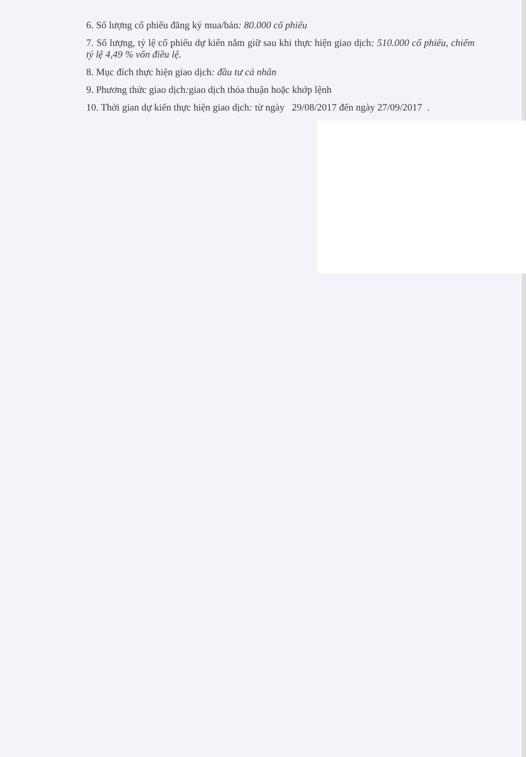6. Số lượng cổ phiếu đăng ký mua/bán: 80.000 cổ phiếu
7. Số lượng, tỷ lệ cổ phiếu dự kiến nắm giữ sau khi thực hiện giao dịch: 510.000 cổ phiếu, chiếm tỷ lệ 4,49 % vốn điều lệ.
8. Mục đích thực hiện giao dịch: đầu tư cá nhân
9. Phương thức giao dịch: giao dịch thỏa thuận hoặc khớp lệnh
10. Thời gian dự kiến thực hiện giao dịch: từ ngày 29/08/2017 đến ngày 27/09/2017 .